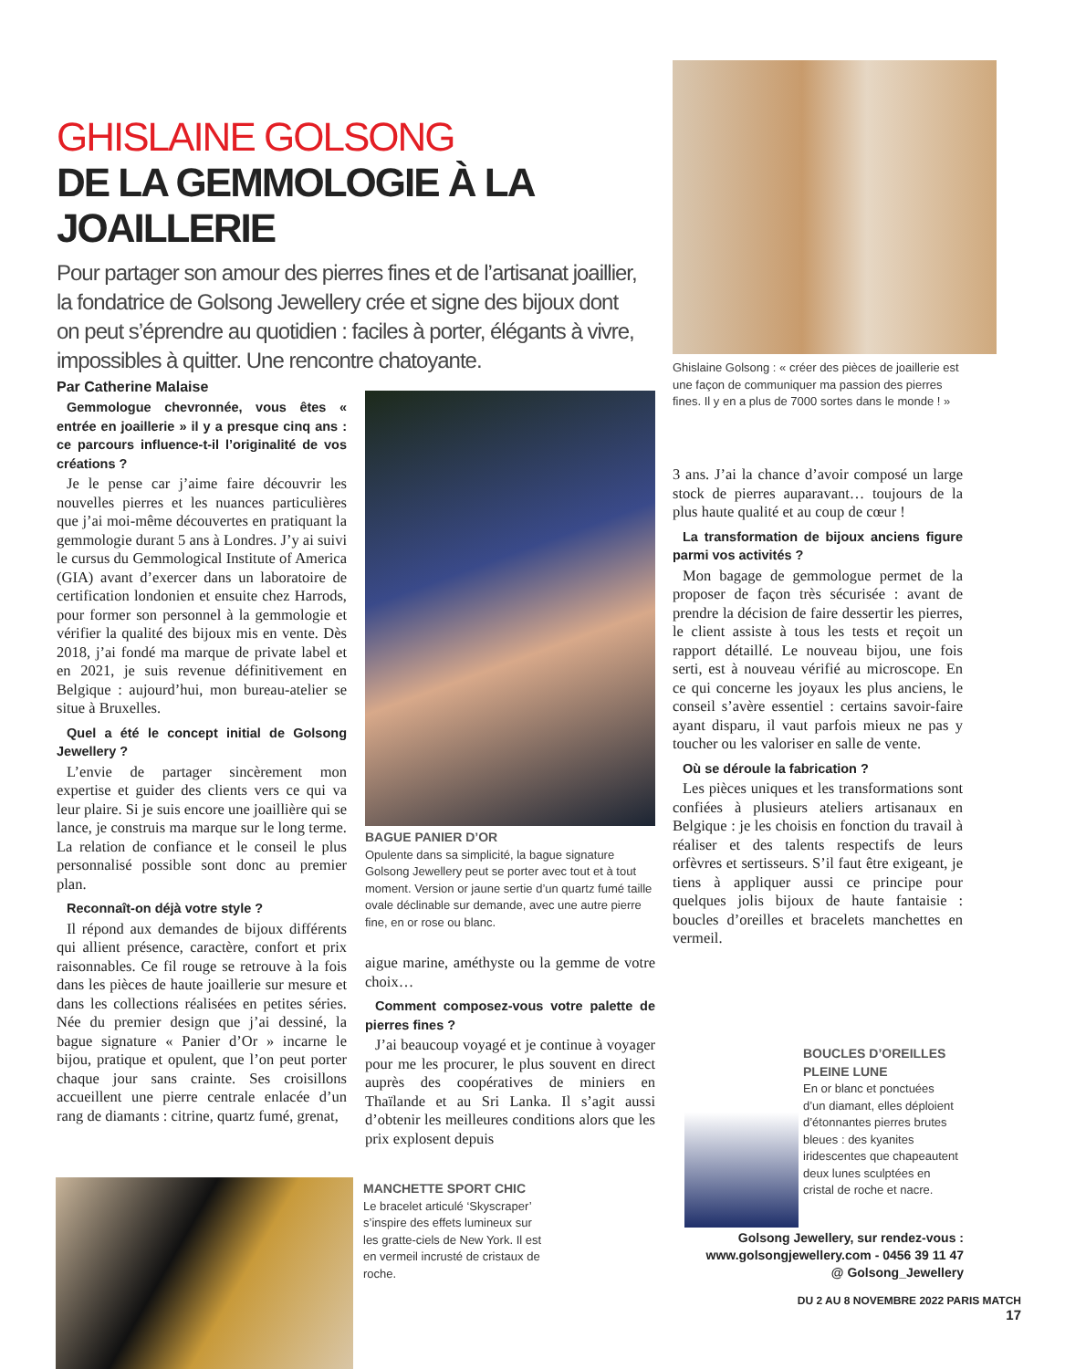GHISLAINE GOLSONG
DE LA GEMMOLOGIE À LA JOAILLERIE
Pour partager son amour des pierres fines et de l’artisanat joaillier, la fondatrice de Golsong Jewellery crée et signe des bijoux dont on peut s’éprendre au quotidien : faciles à porter, élégants à vivre, impossibles à quitter. Une rencontre chatoyante.
Par Catherine Malaise
Ghislaine Golsong : « créer des pièces de joaillerie est une façon de communiquer ma passion des pierres fines. Il y en a plus de 7000 sortes dans le monde ! »
Gemmologue chevronnée, vous êtes « entrée en joaillerie » il y a presque cinq ans : ce parcours influence-t-il l’originalité de vos créations ?
Je le pense car j’aime faire découvrir les nouvelles pierres et les nuances particulières que j’ai moi-même découvertes en pratiquant la gemmologie durant 5 ans à Londres. J’y ai suivi le cursus du Gemmological Institute of America (GIA) avant d’exercer dans un laboratoire de certification londonien et ensuite chez Harrods, pour former son personnel à la gemmologie et vérifier la qualité des bijoux mis en vente. Dès 2018, j’ai fondé ma marque de private label et en 2021, je suis revenue définitivement en Belgique : aujourd’hui, mon bureau-atelier se situe à Bruxelles.
Quel a été le concept initial de Golsong Jewellery ?
L’envie de partager sincèrement mon expertise et guider des clients vers ce qui va leur plaire. Si je suis encore une joaillière qui se lance, je construis ma marque sur le long terme. La relation de confiance et le conseil le plus personnalisé possible sont donc au premier plan.
Reconnaît-on déjà votre style ?
Il répond aux demandes de bijoux différents qui allient présence, caractère, confort et prix raisonnables. Ce fil rouge se retrouve à la fois dans les pièces de haute joaillerie sur mesure et dans les collections réalisées en petites séries. Née du premier design que j’ai dessiné, la bague signature « Panier d’Or » incarne le bijou, pratique et opulent, que l’on peut porter chaque jour sans crainte. Ses croisillons accueillent une pierre centrale enlacée d’un rang de diamants : citrine, quartz fumé, grenat,
BAGUE PANIER D’OR
Opulente dans sa simplicité, la bague signature Golsong Jewellery peut se porter avec tout et à tout moment. Version or jaune sertie d’un quartz fumé taille ovale déclinable sur demande, avec une autre pierre fine, en or rose ou blanc.
aigue marine, améthyste ou la gemme de votre choix…
Comment composez-vous votre palette de pierres fines ?
J’ai beaucoup voyagé et je continue à voyager pour me les procurer, le plus souvent en direct auprès des coopératives de miniers en Thaïlande et au Sri Lanka. Il s’agit aussi d’obtenir les meilleures conditions alors que les prix explosent depuis
3 ans. J’ai la chance d’avoir composé un large stock de pierres auparavant… toujours de la plus haute qualité et au coup de cœur !
La transformation de bijoux anciens figure parmi vos activités ?
Mon bagage de gemmologue permet de la proposer de façon très sécurisée : avant de prendre la décision de faire dessertir les pierres, le client assiste à tous les tests et reçoit un rapport détaillé. Le nouveau bijou, une fois serti, est à nouveau vérifié au microscope. En ce qui concerne les joyaux les plus anciens, le conseil s’avère essentiel : certains savoir-faire ayant disparu, il vaut parfois mieux ne pas y toucher ou les valoriser en salle de vente.
Où se déroule la fabrication ?
Les pièces uniques et les transformations sont confiées à plusieurs ateliers artisanaux en Belgique : je les choisis en fonction du travail à réaliser et des talents respectifs de leurs orfèvres et sertisseurs. S’il faut être exigeant, je tiens à appliquer aussi ce principe pour quelques jolis bijoux de haute fantaisie : boucles d’oreilles et bracelets manchettes en vermeil.
BOUCLES D’OREILLES PLEINE LUNE
En or blanc et ponctuées d’un diamant, elles déploient d’étonnantes pierres brutes bleues : des kyanites iridescentes que chapeautent deux lunes sculptées en cristal de roche et nacre.
Golsong Jewellery, sur rendez-vous :
www.golsongjewellery.com - 0456 39 11 47
@ Golsong_Jewellery
MANCHETTE SPORT CHIC
Le bracelet articulé ‘Skyscraper’ s’inspire des effets lumineux sur les gratte-ciels de New York. Il est en vermeil incrusté de cristaux de roche.
DU 2 AU 8 NOVEMBRE 2022 PARIS MATCH
17